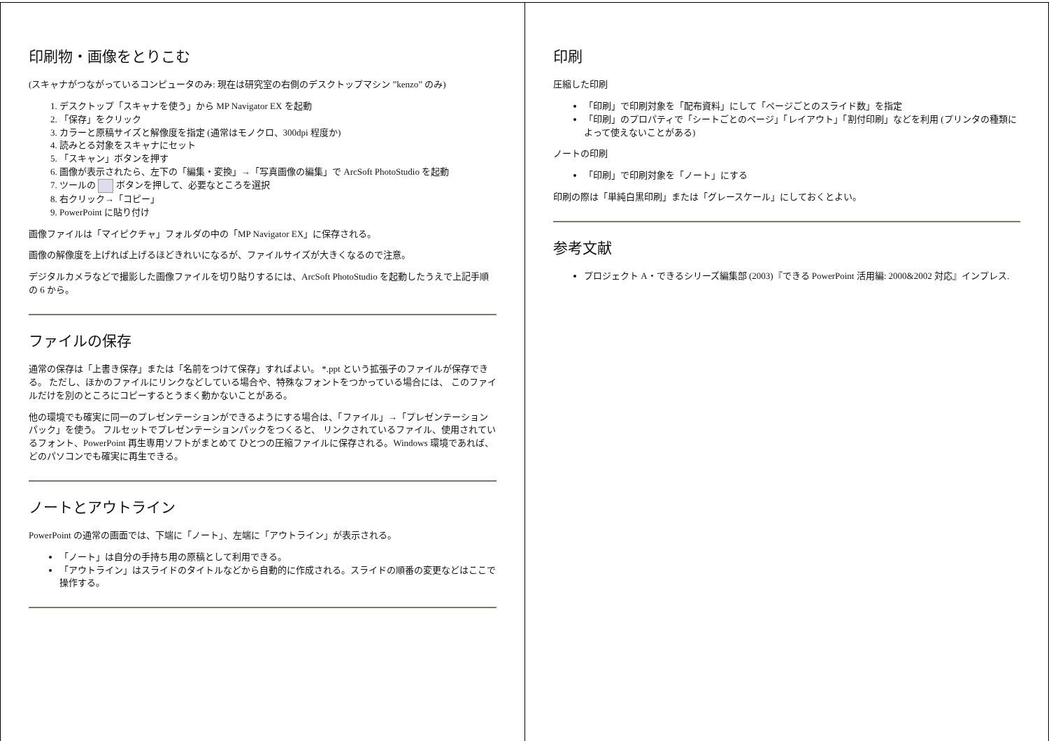印刷物・画像をとりこむ
(スキャナがつながっているコンピュータのみ: 現在は研究室の右側のデスクトップマシン ”kenzo” のみ)
1. デスクトップ「スキャナを使う」から MP Navigator EX を起動
2. 「保存」をクリック
3. カラーと原稿サイズと解像度を指定 (通常はモノクロ、300dpi 程度か)
4. 読みとる対象をスキャナにセット
5. 「スキャン」ボタンを押す
6. 画像が表示されたら、左下の「編集・変換」→「写真画像の編集」で ArcSoft PhotoStudio を起動
7. ツールの ボタンを押して、必要なところを選択
8. 右クリック→「コピー」
9. PowerPoint に貼り付け
画像ファイルは「マイピクチャ」フォルダの中の「MP Navigator EX」に保存される。
画像の解像度を上げれば上げるほどきれいになるが、ファイルサイズが大きくなるので注意。
デジタルカメラなどで撮影した画像ファイルを切り貼りするには、ArcSoft PhotoStudio を起動したうえで上記手順の 6 から。
ファイルの保存
通常の保存は「上書き保存」または「名前をつけて保存」すればよい。 *.ppt という拡張子のファイルが保存できる。 ただし、ほかのファイルにリンクなどしている場合や、特殊なフォントをつかっている場合には、 このファイルだけを別のところにコピーするとうまく動かないことがある。
他の環境でも確実に同一のプレゼンテーションができるようにする場合は、「ファイル」→「プレゼンテーションパック」を使う。 フルセットでプレゼンテーションパックをつくると、 リンクされているファイル、使用されているフォント、PowerPoint 再生専用ソフトがまとめて ひとつの圧縮ファイルに保存される。Windows 環境であれば、どのパソコンでも確実に再生できる。
ノートとアウトライン
PowerPoint の通常の画面では、下端に「ノート」、左端に「アウトライン」が表示される。
「ノート」は自分の手持ち用の原稿として利用できる。
「アウトライン」はスライドのタイトルなどから自動的に作成される。スライドの順番の変更などはここで操作する。
印刷
圧縮した印刷
「印刷」で印刷対象を「配布資料」にして「ページごとのスライド数」を指定
「印刷」のプロパティで「シートごとのページ」「レイアウト」「割付印刷」などを利用 (プリンタの種類によって使えないことがある)
ノートの印刷
「印刷」で印刷対象を「ノート」にする
印刷の際は「単純白黒印刷」または「グレースケール」にしておくとよい。
参考文献
プロジェクト A・できるシリーズ編集部 (2003)『できる PowerPoint 活用編: 2000&2002 対応』インプレス.